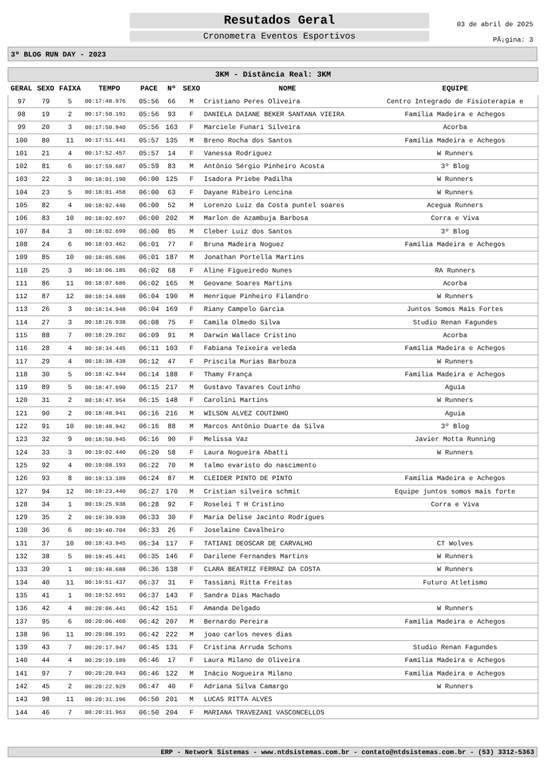Resutados Geral
Cronometra Eventos Esportivos
03 de abril de 2025
PÃ¡gina: 3
3º BLOG RUN DAY - 2023
| 3KM - Distância Real: 3KM | | | | | | | | |
| --- | --- | --- | --- | --- | --- | --- | --- | --- |
| GERAL | SEXO | FAIXA | TEMPO | PACE | Nº | SEXO | NOME | EQUIPE |
| 97 | 79 | 5 | 00:17:48.976 | 05:56 | 66 | M | Cristiano Peres Oliveira | Centro Integrado de Fisioterapia e |
| 98 | 19 | 2 | 00:17:50.191 | 05:56 | 93 | F | DANIELA DAIANE BEKER SANTANA VIEIRA | Família Madeira e Achegos |
| 99 | 20 | 3 | 00:17:50.940 | 05:56 | 163 | F | Marciele Funari Silveira | Acorba |
| 100 | 80 | 11 | 00:17:51.441 | 05:57 | 135 | M | Breno Rocha dos Santos | Família Madeira e Achegos |
| 101 | 21 | 4 | 00:17:52.457 | 05:57 | 14 | F | Vanessa Rodriguez | W Runners |
| 102 | 81 | 6 | 00:17:59.687 | 05:59 | 83 | M | Antônio Sérgio Pinheiro Acosta | 3º Blog |
| 103 | 22 | 3 | 00:18:01.190 | 06:00 | 125 | F | Isadora Priebe Padilha | W Runners |
| 104 | 23 | 5 | 00:18:01.458 | 06:00 | 63 | F | Dayane Ribeiro Lencina | W Runners |
| 105 | 82 | 4 | 00:18:02.446 | 06:00 | 52 | M | Lorenzo Luiz da Costa puntel soares | Acegua Runners |
| 106 | 83 | 10 | 00:18:02.697 | 06:00 | 202 | M | Marlon de Azambuja Barbosa | Corra e Viva |
| 107 | 84 | 3 | 00:18:02.699 | 06:00 | 85 | M | Cleber Luiz dos Santos | 3º Blog |
| 108 | 24 | 6 | 00:18:03.462 | 06:01 | 77 | F | Bruna Madeira Noguez | Família Madeira e Achegos |
| 109 | 85 | 10 | 00:18:05.686 | 06:01 | 187 | M | Jonathan Portella Martins | |
| 110 | 25 | 3 | 00:18:06.185 | 06:02 | 68 | F | Aline Figueiredo Nunes | RA Runners |
| 111 | 86 | 11 | 00:18:07.686 | 06:02 | 165 | M | Geovane Soares Martins | Acorba |
| 112 | 87 | 12 | 00:18:14.688 | 06:04 | 190 | M | Henrique Pinheiro Filandro | W Runners |
| 113 | 26 | 3 | 00:18:14.948 | 06:04 | 169 | F | Riany Campelo Garcia | Juntos Somos Mais Fortes |
| 114 | 27 | 3 | 00:18:26.938 | 06:08 | 75 | F | Camila Olmedo Silva | Studio Renan Fagundes |
| 115 | 88 | 7 | 00:18:29.202 | 06:09 | 91 | M | Darwin Wallace Cristino | Acorba |
| 116 | 28 | 4 | 00:18:34.445 | 06:11 | 103 | F | Fabiana Teixeira veleda | Família Madeira e Achegos |
| 117 | 29 | 4 | 00:18:38.438 | 06:12 | 47 | F | Priscila Murias Barboza | W Runners |
| 118 | 30 | 5 | 00:18:42.944 | 06:14 | 188 | F | Thamy França | Família Madeira e Achegos |
| 119 | 89 | 5 | 00:18:47.690 | 06:15 | 217 | M | Gustavo Tavares Coutinho | Aguia |
| 120 | 31 | 2 | 00:18:47.954 | 06:15 | 148 | F | Carolini Martins | W Runners |
| 121 | 90 | 2 | 00:18:48.941 | 06:16 | 216 | M | WILSON ALVEZ COUTINHO | Aguia |
| 122 | 91 | 10 | 00:18:48.942 | 06:16 | 88 | M | Marcos Antônio Duarte da Silva | 3º Blog |
| 123 | 32 | 9 | 00:18:50.945 | 06:16 | 90 | F | Melissa Vaz | Javier Motta Running |
| 124 | 33 | 3 | 00:19:02.440 | 06:20 | 58 | F | Laura Nogueira Abatti | W Runners |
| 125 | 92 | 4 | 00:19:08.193 | 06:22 | 70 | M | talmo evaristo do nascimento | |
| 126 | 93 | 8 | 00:19:13.189 | 06:24 | 87 | M | CLEIDER PINTO DE PINTO | Família Madeira e Achegos |
| 127 | 94 | 12 | 00:19:23.440 | 06:27 | 170 | M | Cristian silveira schmit | Equipe juntos somos mais forte |
| 128 | 34 | 1 | 00:19:25.938 | 06:28 | 92 | F | Roselei T H Cristino | Corra e Viva |
| 129 | 35 | 2 | 00:19:39.938 | 06:33 | 30 | F | Maria Delise Jacinto Rodrigues | |
| 130 | 36 | 6 | 00:19:40.704 | 06:33 | 26 | F | Joselaine Cavalheiro | |
| 131 | 37 | 10 | 00:19:43.945 | 06:34 | 117 | F | TATIANI DEOSCAR DE CARVALHO | CT Wolves |
| 132 | 38 | 5 | 00:19:45.441 | 06:35 | 146 | F | Darilene Fernandes Martins | W Runners |
| 133 | 39 | 1 | 00:19:48.688 | 06:36 | 138 | F | CLARA BEATRIZ FERRAZ DA COSTA | W Runners |
| 134 | 40 | 11 | 00:19:51.437 | 06:37 | 31 | F | Tassiani Ritta Freitas | Futuro Atletismo |
| 135 | 41 | 1 | 00:19:52.691 | 06:37 | 143 | F | Sandra Dias Machado | |
| 136 | 42 | 4 | 00:20:06.441 | 06:42 | 151 | F | Amanda Delgado | W Runners |
| 137 | 95 | 6 | 00:20:06.460 | 06:42 | 207 | M | Bernardo Pereira | Família Madeira e Achegos |
| 138 | 96 | 11 | 00:20:08.191 | 06:42 | 222 | M | joao carlos neves dias | |
| 139 | 43 | 7 | 00:20:17.947 | 06:45 | 131 | F | Cristina Arruda Schons | Studio Renan Fagundes |
| 140 | 44 | 4 | 00:20:19.189 | 06:46 | 17 | F | Laura Milano de Oliveira | Família Madeira e Achegos |
| 141 | 97 | 7 | 00:20:20.943 | 06:46 | 122 | M | Inácio Nogueira Milano | Família Madeira e Achegos |
| 142 | 45 | 2 | 00:20:22.929 | 06:47 | 40 | F | Adriana Silva Camargo | W Runners |
| 143 | 98 | 11 | 00:20:31.196 | 06:50 | 201 | M | LUCAS RITTA ALVES | |
| 144 | 46 | 7 | 00:20:31.963 | 06:50 | 204 | F | MARIANA TRAVEZANI VASCONCELLOS | |
ERP - Network Sistemas - www.ntdsistemas.com.br - contato@ntdsistemas.com.br - (53) 3312-5363